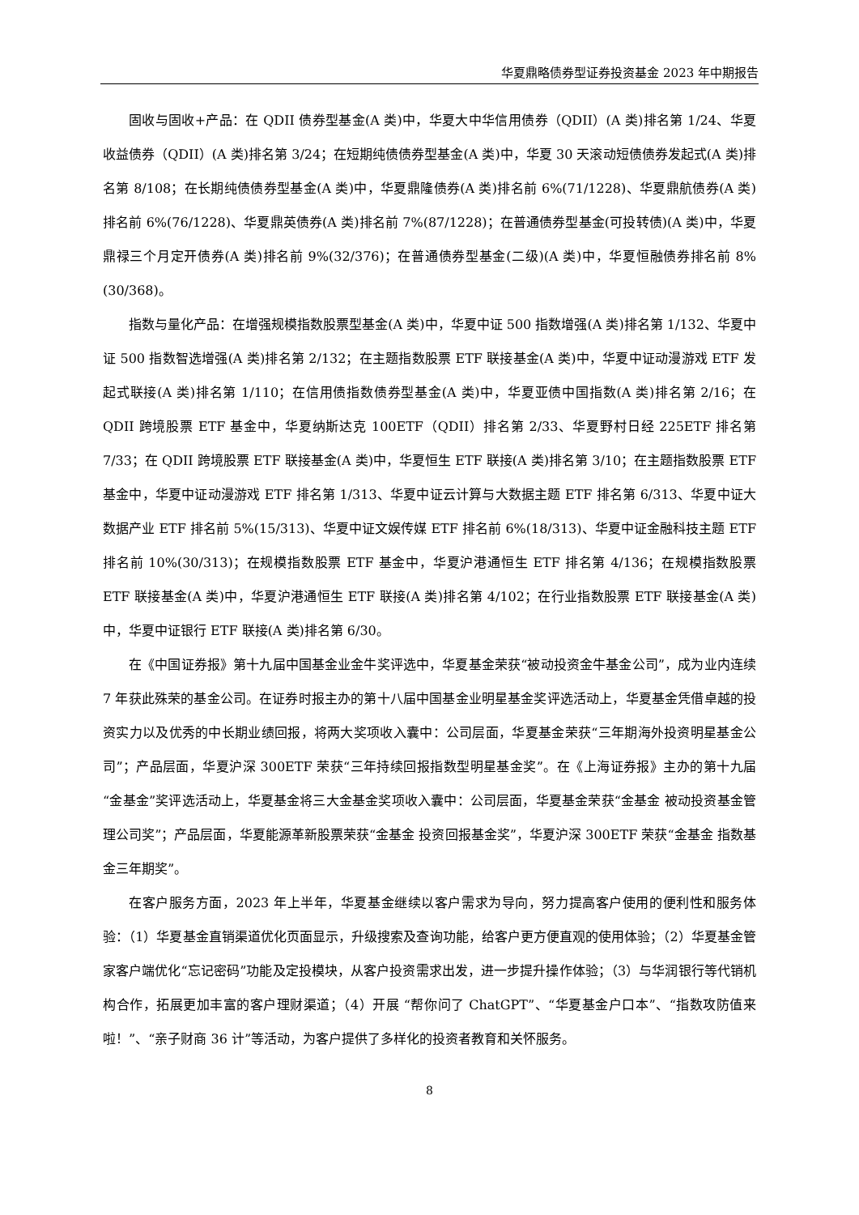华夏鼎略债券型证券投资基金 2023 年中期报告
固收与固收+产品：在 QDII 债券型基金(A 类)中，华夏大中华信用债券（QDII）(A 类)排名第 1/24、华夏收益债券（QDII）(A 类)排名第 3/24；在短期纯债债券型基金(A 类)中，华夏 30 天滚动短债债券发起式(A 类)排名第 8/108；在长期纯债债券型基金(A 类)中，华夏鼎隆债券(A 类)排名前 6%(71/1228)、华夏鼎航债券(A 类)排名前 6%(76/1228)、华夏鼎英债券(A 类)排名前 7%(87/1228)；在普通债券型基金(可投转债)(A 类)中，华夏鼎禄三个月定开债券(A 类)排名前 9%(32/376)；在普通债券型基金(二级)(A 类)中，华夏恒融债券排名前 8%(30/368)。
指数与量化产品：在增强规模指数股票型基金(A 类)中，华夏中证 500 指数增强(A 类)排名第 1/132、华夏中证 500 指数智选增强(A 类)排名第 2/132；在主题指数股票 ETF 联接基金(A 类)中，华夏中证动漫游戏 ETF 发起式联接(A 类)排名第 1/110；在信用债指数债券型基金(A 类)中，华夏亚债中国指数(A 类)排名第 2/16；在 QDII 跨境股票 ETF 基金中，华夏纳斯达克 100ETF（QDII）排名第 2/33、华夏野村日经 225ETF 排名第 7/33；在 QDII 跨境股票 ETF 联接基金(A 类)中，华夏恒生 ETF 联接(A 类)排名第 3/10；在主题指数股票 ETF 基金中，华夏中证动漫游戏 ETF 排名第 1/313、华夏中证云计算与大数据主题 ETF 排名第 6/313、华夏中证大数据产业 ETF 排名前 5%(15/313)、华夏中证文娱传媒 ETF 排名前 6%(18/313)、华夏中证金融科技主题 ETF 排名前 10%(30/313)；在规模指数股票 ETF 基金中，华夏沪港通恒生 ETF 排名第 4/136；在规模指数股票 ETF 联接基金(A 类)中，华夏沪港通恒生 ETF 联接(A 类)排名第 4/102；在行业指数股票 ETF 联接基金(A 类)中，华夏中证银行 ETF 联接(A 类)排名第 6/30。
在《中国证券报》第十九届中国基金业金牛奖评选中，华夏基金荣获“被动投资金牛基金公司”，成为业内连续 7 年获此殊荣的基金公司。在证券时报主办的第十八届中国基金业明星基金奖评选活动上，华夏基金凭借卓越的投资实力以及优秀的中长期业绩回报，将两大奖项收入囊中：公司层面，华夏基金荣获“三年期海外投资明星基金公司”；产品层面，华夏沪深 300ETF 荣获“三年持续回报指数型明星基金奖”。在《上海证券报》主办的第十九届“金基金”奖评选活动上，华夏基金将三大金基金奖项收入囊中：公司层面，华夏基金荣获“金基金 被动投资基金管理公司奖”；产品层面，华夏能源革新股票荣获“金基金 投资回报基金奖”，华夏沪深 300ETF 荣获“金基金 指数基金三年期奖”。
在客户服务方面，2023 年上半年，华夏基金继续以客户需求为导向，努力提高客户使用的便利性和服务体验：（1）华夏基金直销渠道优化页面显示，升级搜索及查询功能，给客户更方便直观的使用体验；（2）华夏基金管家客户端优化“忘记密码”功能及定投模块，从客户投资需求出发，进一步提升操作体验；（3）与华润银行等代销机构合作，拓展更加丰富的客户理财渠道；（4）开展 “帮你问了 ChatGPT”、“华夏基金户口本”、“指数攻防值来啦！”、“亲子财商 36 计”等活动，为客户提供了多样化的投资者教育和关怀服务。
8